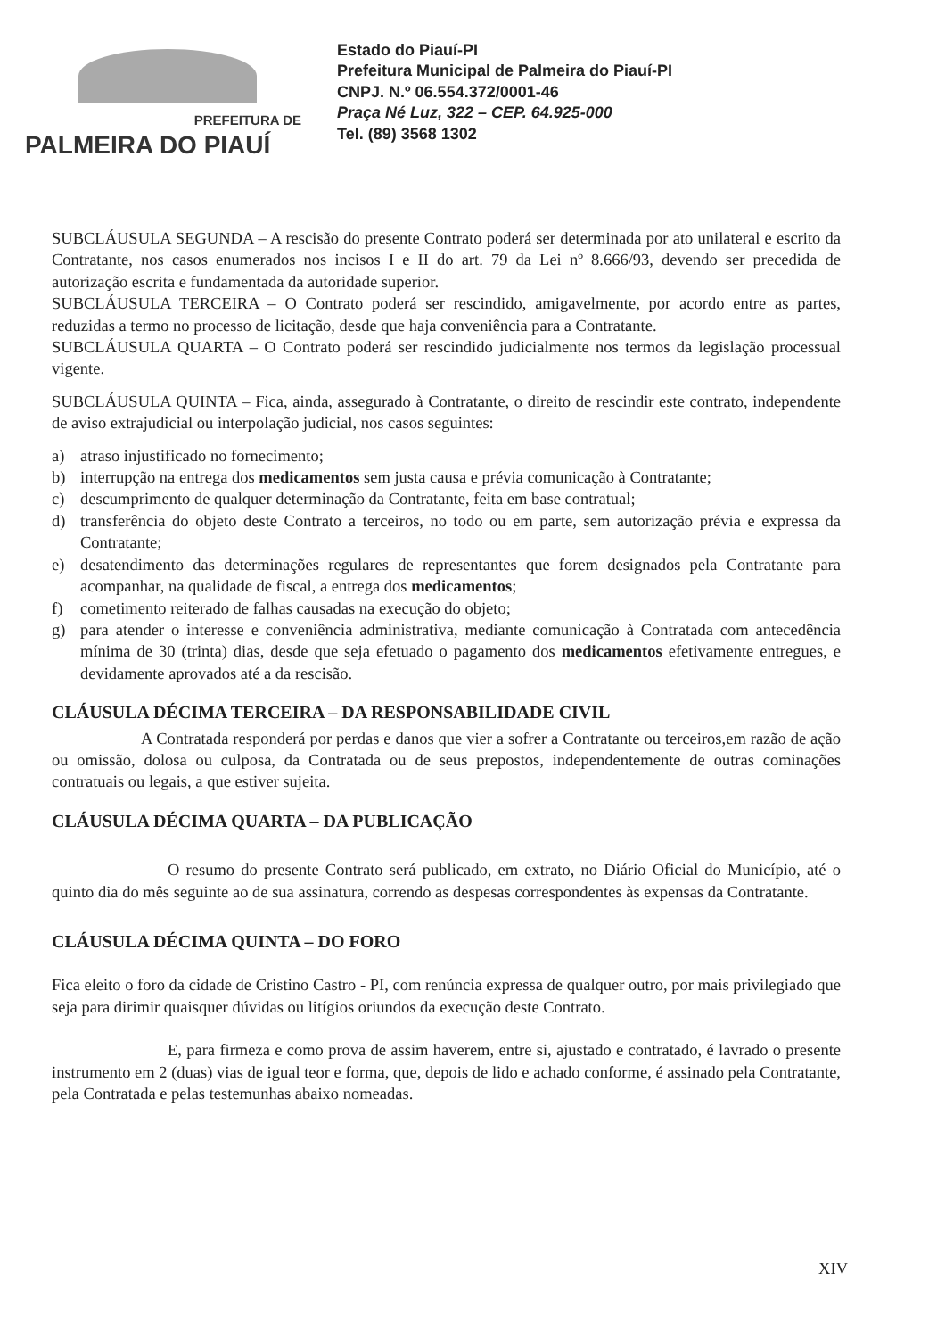PREFEITURA DE
PALMEIRA DO PIAUÍ
Estado do Piauí-PI
Prefeitura Municipal de Palmeira do Piauí-PI
CNPJ. N.º 06.554.372/0001-46
Praça Né Luz, 322 – CEP. 64.925-000
Tel. (89) 3568 1302
SUBCLÁUSULA SEGUNDA – A rescisão do presente Contrato poderá ser determinada por ato unilateral e escrito da Contratante, nos casos enumerados nos incisos I e II do art. 79 da Lei nº 8.666/93, devendo ser precedida de autorização escrita e fundamentada da autoridade superior.
SUBCLÁUSULA TERCEIRA – O Contrato poderá ser rescindido, amigavelmente, por acordo entre as partes, reduzidas a termo no processo de licitação, desde que haja conveniência para a Contratante.
SUBCLÁUSULA QUARTA – O Contrato poderá ser rescindido judicialmente nos termos da legislação processual vigente.
SUBCLÁUSULA QUINTA – Fica, ainda, assegurado à Contratante, o direito de rescindir este contrato, independente de aviso extrajudicial ou interpolação judicial, nos casos seguintes:
a) atraso injustificado no fornecimento;
b) interrupção na entrega dos medicamentos sem justa causa e prévia comunicação à Contratante;
c) descumprimento de qualquer determinação da Contratante, feita em base contratual;
d) transferência do objeto deste Contrato a terceiros, no todo ou em parte, sem autorização prévia e expressa da Contratante;
e) desatendimento das determinações regulares de representantes que forem designados pela Contratante para acompanhar, na qualidade de fiscal, a entrega dos medicamentos;
f) cometimento reiterado de falhas causadas na execução do objeto;
g) para atender o interesse e conveniência administrativa, mediante comunicação à Contratada com antecedência mínima de 30 (trinta) dias, desde que seja efetuado o pagamento dos medicamentos efetivamente entregues, e devidamente aprovados até a da rescisão.
CLÁUSULA DÉCIMA TERCEIRA – DA RESPONSABILIDADE CIVIL
A Contratada responderá por perdas e danos que vier a sofrer a Contratante ou terceiros,em razão de ação ou omissão, dolosa ou culposa, da Contratada ou de seus prepostos, independentemente de outras cominações contratuais ou legais, a que estiver sujeita.
CLÁUSULA DÉCIMA QUARTA – DA PUBLICAÇÃO
O resumo do presente Contrato será publicado, em extrato, no Diário Oficial do Município, até o quinto dia do mês seguinte ao de sua assinatura, correndo as despesas correspondentes às expensas da Contratante.
CLÁUSULA DÉCIMA QUINTA – DO FORO
Fica eleito o foro da cidade de Cristino Castro - PI, com renúncia expressa de qualquer outro, por mais privilegiado que seja para dirimir quaisquer dúvidas ou litígios oriundos da execução deste Contrato.
E, para firmeza e como prova de assim haverem, entre si, ajustado e contratado, é lavrado o presente instrumento em 2 (duas) vias de igual teor e forma, que, depois de lido e achado conforme, é assinado pela Contratante, pela Contratada e pelas testemunhas abaixo nomeadas.
XIV